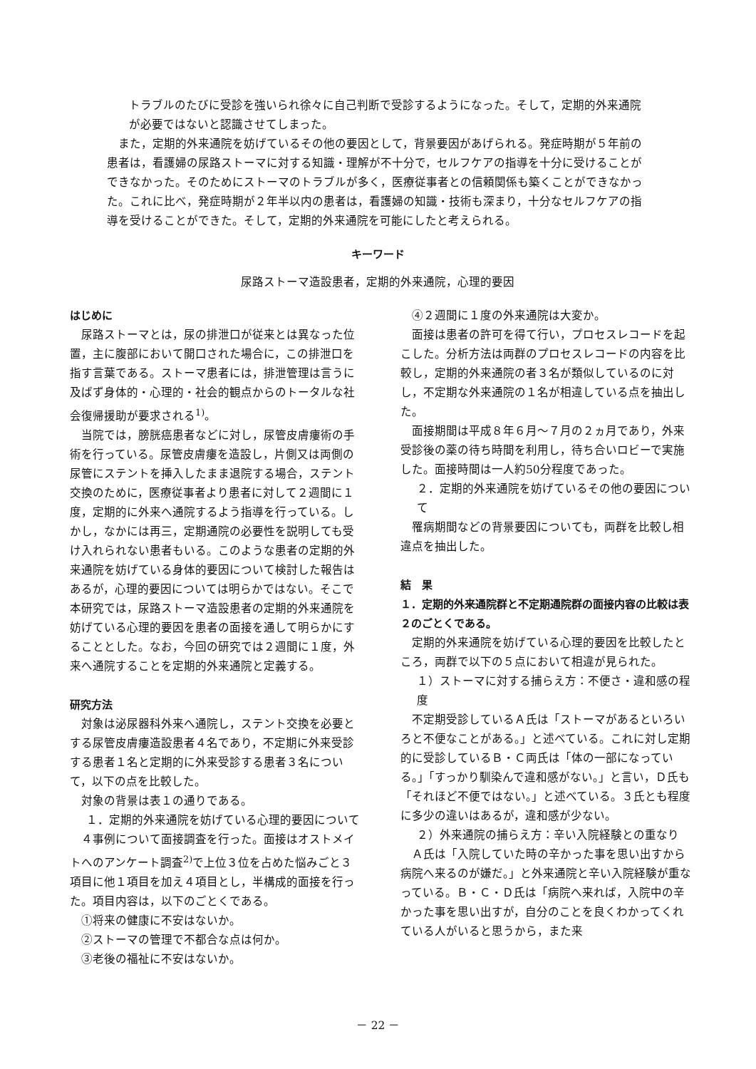トラブルのたびに受診を強いられ徐々に自己判断で受診するようになった。そして，定期的外来通院が必要ではないと認識させてしまった。
　また，定期的外来通院を妨げているその他の要因として，背景要因があげられる。発症時期が５年前の患者は，看護婦の尿路ストーマに対する知識・理解が不十分で，セルフケアの指導を十分に受けることができなかった。そのためにストーマのトラブルが多く，医療従事者との信頼関係も築くことができなかった。これに比べ，発症時期が２年半以内の患者は，看護婦の知識・技術も深まり，十分なセルフケアの指導を受けることができた。そして，定期的外来通院を可能にしたと考えられる。
キーワード
尿路ストーマ造設患者，定期的外来通院，心理的要因
はじめに
尿路ストーマとは，尿の排泄口が従来とは異なった位置，主に腹部において開口された場合に，この排泄口を指す言葉である。ストーマ患者には，排泄管理は言うに及ばず身体的・心理的・社会的観点からのトータルな社会復帰援助が要求される<sup>1)</sup>。
当院では，膀胱癌患者などに対し，尿管皮膚瘻術の手術を行っている。尿管皮膚瘻を造設し，片側又は両側の尿管にステントを挿入したまま退院する場合，ステント交換のために，医療従事者より患者に対して２週間に１度，定期的に外来へ通院するよう指導を行っている。しかし，なかには再三，定期通院の必要性を説明しても受け入れられない患者もいる。このような患者の定期的外来通院を妨げている身体的要因について検討した報告はあるが，心理的要因については明らかではない。そこで本研究では，尿路ストーマ造設患者の定期的外来通院を妨げている心理的要因を患者の面接を通して明らかにすることとした。なお，今回の研究では２週間に１度，外来へ通院することを定期的外来通院と定義する。
研究方法
対象は泌尿器科外来へ通院し，ステント交換を必要とする尿管皮膚瘻造設患者４名であり，不定期に外来受診する患者１名と定期的に外来受診する患者３名について，以下の点を比較した。
対象の背景は表１の通りである。
１．定期的外来通院を妨げている心理的要因について
４事例について面接調査を行った。面接はオストメイトへのアンケート調査<sup>2)</sup>で上位３位を占めた悩みごと３項目に他１項目を加え４項目とし，半構成的面接を行った。項目内容は，以下のごとくである。
①将来の健康に不安はないか。
②ストーマの管理で不都合な点は何か。
③老後の福祉に不安はないか。
④２週間に１度の外来通院は大変か。
面接は患者の許可を得て行い，プロセスレコードを起こした。分析方法は両群のプロセスレコードの内容を比較し，定期的外来通院の者３名が類似しているのに対し，不定期な外来通院の１名が相違している点を抽出した。
面接期間は平成８年６月～７月の２ヵ月であり，外来受診後の薬の待ち時間を利用し，待ち合いロビーで実施した。面接時間は一人約50分程度であった。
２．定期的外来通院を妨げているその他の要因について
罹病期間などの背景要因についても，両群を比較し相違点を抽出した。
結　果
１．定期的外来通院群と不定期通院群の面接内容の比較は表２のごとくである。
定期的外来通院を妨げている心理的要因を比較したところ，両群で以下の５点において相違が見られた。
１）ストーマに対する捕らえ方：不便さ・違和感の程度
不定期受診しているＡ氏は「ストーマがあるといろいろと不便なことがある。」と述べている。これに対し定期的に受診しているＢ・Ｃ両氏は「体の一部になっている。」「すっかり馴染んで違和感がない。」と言い，Ｄ氏も「それほど不便ではない。」と述べている。３氏とも程度に多少の違いはあるが，違和感が少ない。
２）外来通院の捕らえ方：辛い入院経験との重なり
Ａ氏は「入院していた時の辛かった事を思い出すから病院へ来るのが嫌だ。」と外来通院と辛い入院経験が重なっている。Ｂ・Ｃ・Ｄ氏は「病院へ来れば，入院中の辛かった事を思い出すが，自分のことを良くわかってくれている人がいると思うから，また来
－ 22 －